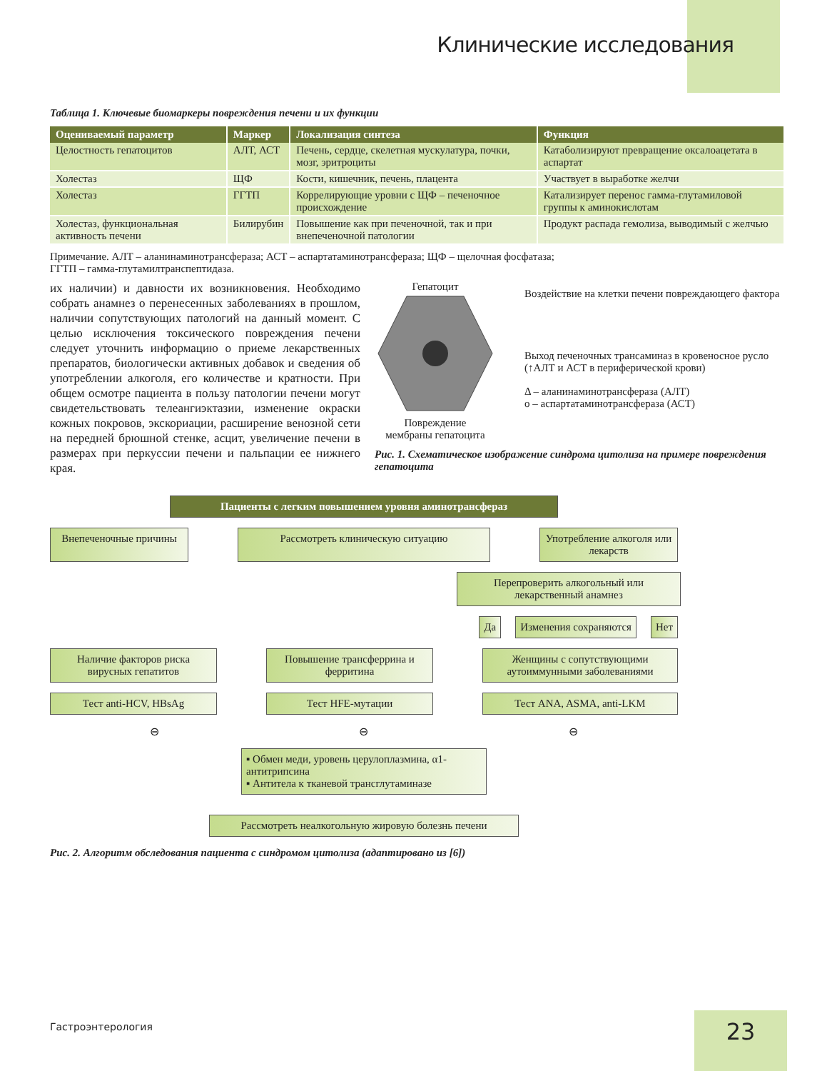Клинические исследования
Таблица 1. Ключевые биомаркеры повреждения печени и их функции
| Оцениваемый параметр | Маркер | Локализация синтеза | Функция |
| --- | --- | --- | --- |
| Целостность гепатоцитов | АЛТ, АСТ | Печень, сердце, скелетная мускулатура, почки, мозг, эритроциты | Катаболизируют превращение оксалоацетата в аспартат |
| Холестаз | ЩФ | Кости, кишечник, печень, плацента | Участвует в выработке желчи |
| Холестаз | ГГТП | Коррелирующие уровни с ЩФ – печеночное происхождение | Катализирует перенос гамма-глутамиловой группы к аминокислотам |
| Холестаз, функциональная активность печени | Билирубин | Повышение как при печеночной, так и при внепеченочной патологии | Продукт распада гемолиза, выводимый с желчью |
Примечание. АЛТ – аланинаминотрансфераза; АСТ – аспартатаминотрансфераза; ЩФ – щелочная фосфатаза;
ГГТП – гамма-глутамилтранспептидаза.
их наличии) и давности их возникновения. Необходимо собрать анамнез о перенесенных заболеваниях в прошлом, наличии сопутствующих патологий на данный момент. С целью исключения токсического повреждения печени следует уточнить информацию о приеме лекарственных препаратов, биологически активных добавок и сведения об употреблении алкоголя, его количестве и кратности. При общем осмотре пациента в пользу патологии печени могут свидетельствовать телеангиэктазии, изменение окраски кожных покровов, экскориации, расширение венозной сети на передней брюшной стенке, асцит, увеличение печени в размерах при перкуссии печени и пальпации ее нижнего края.
Гепатоцит
Повреждение
мембраны гепатоцита
Воздействие на клетки печени повреждающего фактора
Выход печеночных трансаминаз в кровеносное русло (↑АЛТ и АСТ в периферической крови)
Δ – аланинаминотрансфераза (АЛТ)
о – аспартатаминотрансфераза (АСТ)
Рис. 1. Схематическое изображение синдрома цитолиза на примере повреждения гепатоцита
Пациенты с легким повышением уровня аминотрансфераз
Внепеченочные причины
Рассмотреть клиническую ситуацию Употребление алкоголя или лекарств
Перепроверить алкогольный или лекарственный анамнез
Да Изменения сохраняются Нет
Наличие факторов риска вирусных гепатитов
Повышение трансферрина и ферритина
Женщины с сопутствующими аутоиммунными заболеваниями
Тест anti-HCV, HBsAg Тест HFE-мутации Тест ANA, ASMA, anti-LKM
⊖ ⊖ ⊖
▪ Обмен меди, уровень церулоплазмина, α1-антитрипсина
▪ Антитела к тканевой трансглутаминазе
Рассмотреть неалкогольную жировую болезнь печени
Рис. 2. Алгоритм обследования пациента с синдромом цитолиза (адаптировано из [6])
Гастроэнтерология 23